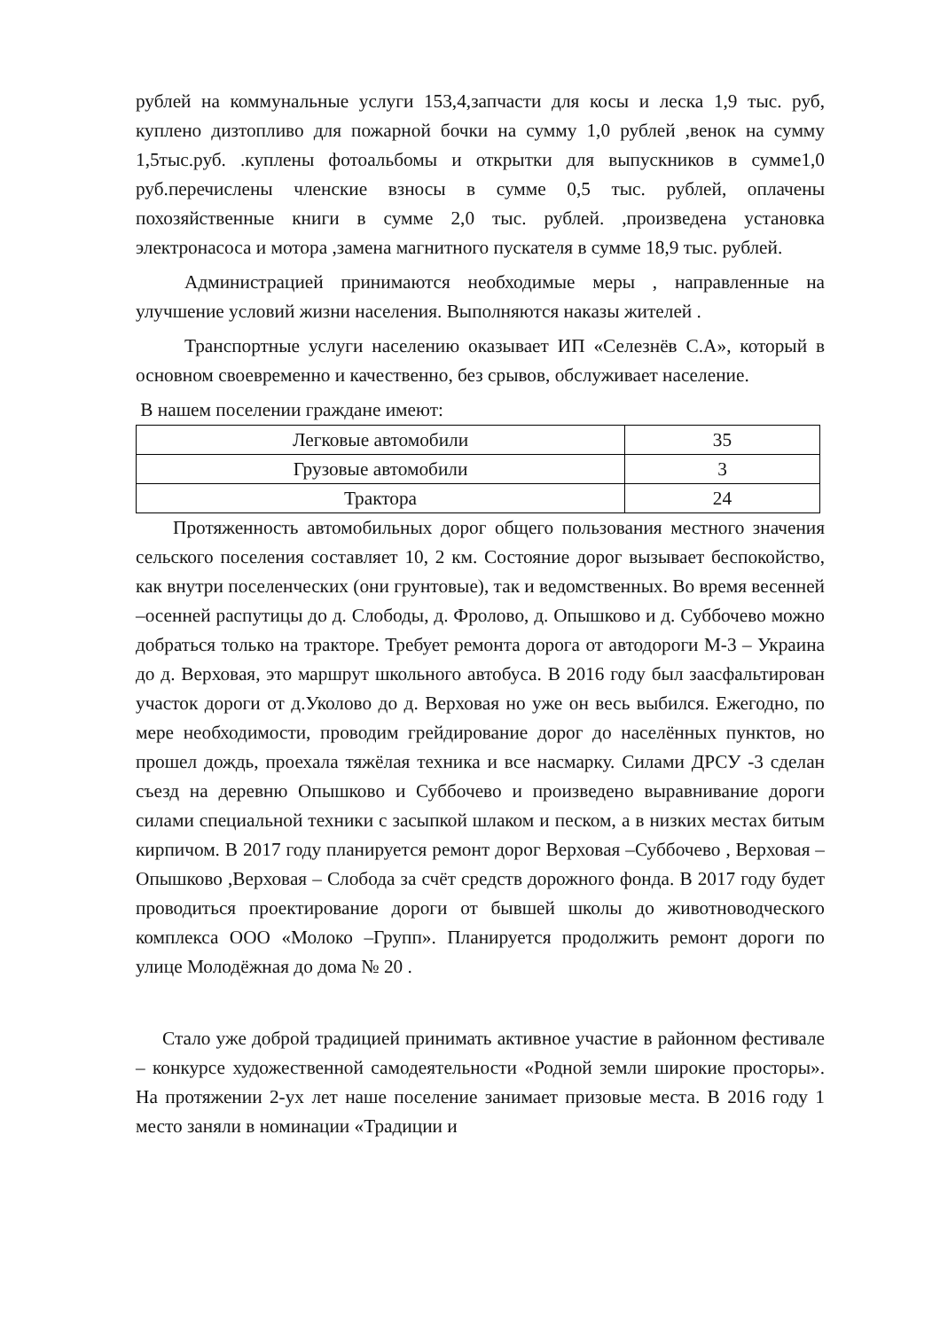рублей на коммунальные услуги 153,4,запчасти для косы и леска 1,9 тыс. руб, куплено дизтопливо для пожарной бочки на сумму 1,0 рублей ,венок на сумму 1,5тыс.руб. .куплены фотоальбомы и открытки для выпускников в сумме1,0 руб.перечислены членские взносы в сумме 0,5 тыс. рублей, оплачены похозяйственные книги в сумме 2,0 тыс. рублей. ,произведена установка электронасоса и мотора ,замена магнитного пускателя в сумме 18,9 тыс. рублей.
Администрацией принимаются необходимые меры , направленные на улучшение условий жизни населения. Выполняются наказы жителей .
Транспортные услуги населению оказывает ИП «Селезнёв С.А», который в основном своевременно и качественно, без срывов, обслуживает население.
В нашем поселении граждане имеют:
| Легковые автомобили | 35 |
| Грузовые автомобили | 3 |
| Трактора | 24 |
Протяженность автомобильных дорог общего пользования местного значения сельского поселения составляет 10, 2 км. Состояние дорог вызывает беспокойство, как внутри поселенческих (они грунтовые), так и ведомственных. Во время весенней –осенней распутицы до д. Слободы, д. Фролово, д. Опышково и д. Суббочево можно добраться только на тракторе. Требует ремонта дорога от автодороги М-3 – Украина до д. Верховая, это маршрут школьного автобуса. В 2016 году был заасфальтирован участок дороги от д.Уколово до д. Верховая но уже он весь выбился. Ежегодно, по мере необходимости, проводим грейдирование дорог до населённых пунктов, но прошел дождь, проехала тяжёлая техника и все насмарку. Силами ДРСУ -3 сделан съезд на деревню Опышково и Суббочево и произведено выравнивание дороги силами специальной техники с засыпкой шлаком и песком, а в низких местах битым кирпичом. В 2017 году планируется ремонт дорог Верховая –Суббочево , Верховая –Опышково ,Верховая – Слобода за счёт средств дорожного фонда. В 2017 году будет проводиться проектирование дороги от бывшей школы до животноводческого комплекса ООО «Молоко –Групп». Планируется продолжить ремонт дороги по улице Молодёжная до дома № 20 .
Стало уже доброй традицией принимать активное участие в районном фестивале – конкурсе художественной самодеятельности «Родной земли широкие просторы». На протяжении 2-ух лет наше поселение занимает призовые места. В 2016 году 1 место заняли в номинации «Традиции и